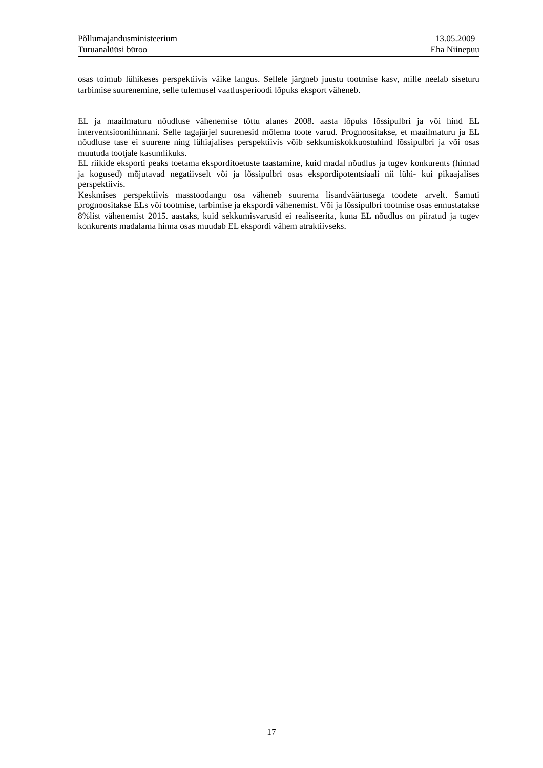Põllumajandusministeerium 13.05.2009
Turuanalüüsi büroo Eha Niinepuu
osas toimub lühikeses perspektiivis väike langus. Sellele järgneb juustu tootmise kasv, mille neelab siseturu tarbimise suurenemine, selle tulemusel vaatlusperioodi lõpuks eksport väheneb.
EL ja maailmaturu nõudluse vähenemise tõttu alanes 2008. aasta lõpuks lõssipulbri ja või hind EL interventsioonihinnani. Selle tagajärjel suurenesid mõlema toote varud. Prognoositakse, et maailmaturu ja EL nõudluse tase ei suurene ning lühiajalises perspektiivis võib sekkumiskokkuostuhind lõssipulbri ja või osas muutuda tootjale kasumlikuks.
EL riikide eksporti peaks toetama eksporditoetuste taastamine, kuid madal nõudlus ja tugev konkurents (hinnad ja kogused) mõjutavad negatiivselt või ja lõssipulbri osas ekspordipotentsiaali nii lühi- kui pikaajalises perspektiivis.
Keskmises perspektiivis masstoodangu osa väheneb suurema lisandväärtusega toodete arvelt. Samuti prognoositakse ELs või tootmise, tarbimise ja ekspordi vähenemist. Või ja lõssipulbri tootmise osas ennustatakse 8%list vähenemist 2015. aastaks, kuid sekkumisvarusid ei realiseerita, kuna EL nõudlus on piiratud ja tugev konkurents madalama hinna osas muudab EL ekspordi vähem atraktiivseks.
17